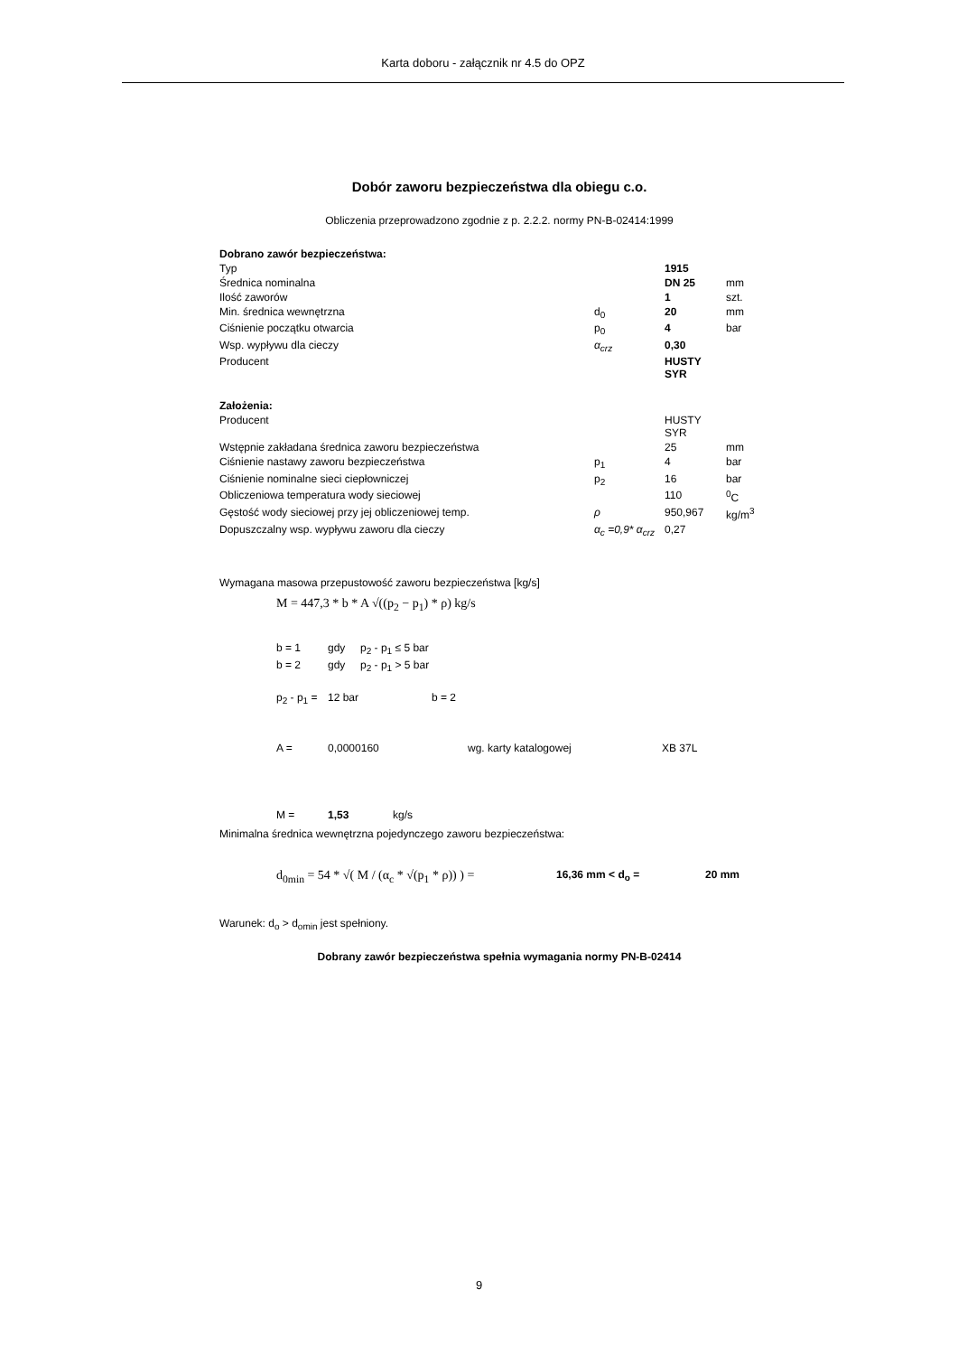Karta doboru - załącznik nr 4.5 do OPZ
Dobór zaworu bezpieczeństwa dla obiegu c.o.
Obliczenia przeprowadzono zgodnie z p. 2.2.2. normy PN-B-02414:1999
| Dobrano zawór bezpieczeństwa: | | | |
| Typ | | 1915 | |
| Średnica nominalna | | DN 25 | mm |
| Ilość zaworów | | 1 | szt. |
| Min. średnica wewnętrzna | d<sub>0</sub> | 20 | mm |
| Ciśnienie początku otwarcia | p<sub>0</sub> | 4 | bar |
| Wsp. wypływu dla cieczy | α<sub>crz</sub> | 0,30 | |
| Producent | | HUSTY SYR | |
| Założenia: | | | |
| Producent | | HUSTY SYR | |
| Wstępnie zakładana średnica zaworu bezpieczeństwa | | 25 | mm |
| Ciśnienie nastawy zaworu bezpieczeństwa | p<sub>1</sub> | 4 | bar |
| Ciśnienie nominalne sieci ciepłowniczej | p<sub>2</sub> | 16 | bar |
| Obliczeniowa temperatura wody sieciowej | | 110 | <sup>0</sup> C |
| Gęstość wody sieciowej przy jej obliczeniowej temp. | ρ | 950,967 | kg/m<sup>3</sup> |
| Dopuszczalny wsp. wypływu zaworu dla cieczy | α<sub>c</sub> =0,9* α<sub>crz</sub> | 0,27 | |
Wymagana masowa przepustowość zaworu bezpieczeństwa [kg/s]
M = 447,3 * b * A √((p<sub>2</sub> − p<sub>1</sub>) * ρ) kg/s
| b = 1 | gdy | p<sub>2</sub> - p<sub>1</sub> ≤ 5 bar |
| b = 2 | gdy | p<sub>2</sub> - p<sub>1</sub> > 5 bar |
| p<sub>2</sub> - p<sub>1</sub> = | 12 bar | b = 2 |
| A = | 0,0000160 | wg. karty katalogowej | XB 37L |
| M = | 1,53 | kg/s |
Minimalna średnica wewnętrzna pojedynczego zaworu bezpieczeństwa:
| d<sub>0min</sub> = 54 * √( M / (α<sub>c</sub> * √(p<sub>1</sub> * ρ)) ) = | 16,36 mm < d<sub>o</sub> = | 20 mm |
Warunek: d<sub>o</sub> > d<sub>omin</sub> jest spełniony.
Dobrany zawór bezpieczeństwa spełnia wymagania normy PN-B-02414
9